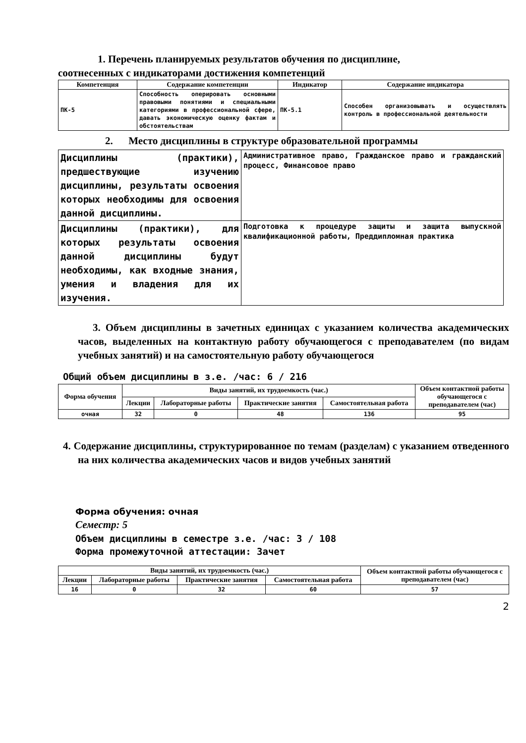1. Перечень планируемых результатов обучения по дисциплине,
соотнесенных с индикаторами достижения компетенций
| Компетенция | Содержание компетенции | Индикатор | Содержание индикатора |
| --- | --- | --- | --- |
| ПК-5 | Способность оперировать основными правовыми понятиями и специальными категориями в профессиональной сфере, давать экономическую оценку фактам и обстоятельствам | ПК-5.1 | Способен организовывать и осуществлять контроль в профессиональной деятельности |
2. Место дисциплины в структуре образовательной программы
| Дисциплины (практики), предшествующие изучению дисциплины, результаты освоения которых необходимы для освоения данной дисциплины. | Административное право, Гражданское право и гражданский процесс, Финансовое право |
| Дисциплины (практики), для которых результаты освоения данной дисциплины будут необходимы, как входные знания, умения и владения для их изучения. | Подготовка к процедуре защиты и защита выпускной квалификационной работы, Преддипломная практика |
3. Объем дисциплины в зачетных единицах с указанием количества академических часов, выделенных на контактную работу обучающегося с преподавателем (по видам учебных занятий) и на самостоятельную работу обучающегося
Общий объем дисциплины в з.е. /час: 6 / 216
| Форма обучения | Виды занятий, их трудоемкость (час.) | | | | Объем контактной работы обучающегося с преподавателем (час) |
| --- | --- | --- | --- | --- | --- |
| | Лекции | Лабораторные работы | Практические занятия | Самостоятельная работа | |
| очная | 32 | 0 | 48 | 136 | 95 |
4. Содержание дисциплины, структурированное по темам (разделам) с указанием отведенного на них количества академических часов и видов учебных занятий
Форма обучения: очная
Семестр: 5
Объем дисциплины в семестре з.е. /час: 3 / 108
Форма промежуточной аттестации: Зачет
| Виды занятий, их трудоемкость (час.) | | | | Объем контактной работы обучающегося с преподавателем (час) |
| --- | --- | --- | --- | --- |
| Лекции | Лабораторные работы | Практические занятия | Самостоятельная работа | |
| 16 | 0 | 32 | 60 | 57 |
2